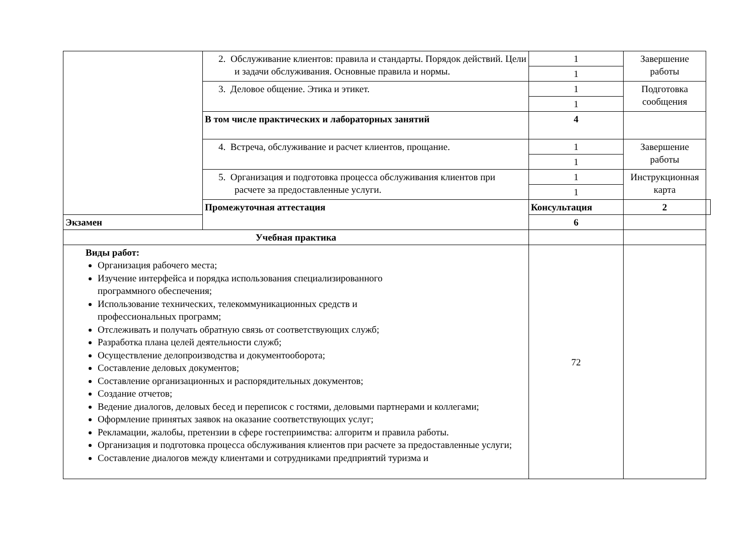| | 2. Обслуживание клиентов: правила и стандарты. Порядок действий. Цели и задачи обслуживания. Основные правила и нормы. | 1 | Завершение работы | |
| | | 1 | | |
| | 3. Деловое общение. Этика и этикет. | 1 | Подготовка сообщения | |
| | | 1 | | |
| | В том числе практических и лабораторных занятий | 4 | | |
| | 4. Встреча, обслуживание и расчет клиентов, прощание. | 1 | Завершение работы | |
| | | 1 | | |
| | 5. Организация и подготовка процесса обслуживания клиентов при расчете за предоставленные услуги. | 1 | Инструкционная карта | |
| | | 1 | | |
| | Промежуточная аттестация | Консультация | 2 | |
| Экзамен | | 6 | | |
| Учебная практика | | | | |
| Виды работ: Организация рабочего места; Изучение интерфейса и порядка использования специализированного программного обеспечения; Использование технических, телекоммуникационных средств и профессиональных программ; Отслеживать и получать обратную связь от соответствующих служб; Разработка плана целей деятельности служб; Осуществление делопроизводства и документооборота; Составление деловых документов; Составление организационных и распорядительных документов; Создание отчетов; Ведение диалогов, деловых бесед и переписок с гостями, деловыми партнерами и коллегами; Оформление принятых заявок на оказание соответствующих услуг; Рекламации, жалобы, претензии в сфере гостеприимства: алгоритм и правила работы. Организация и подготовка процесса обслуживания клиентов при расчете за предоставленные услуги; Составление диалогов между клиентами и сотрудниками предприятий туризма и | | 72 | | |